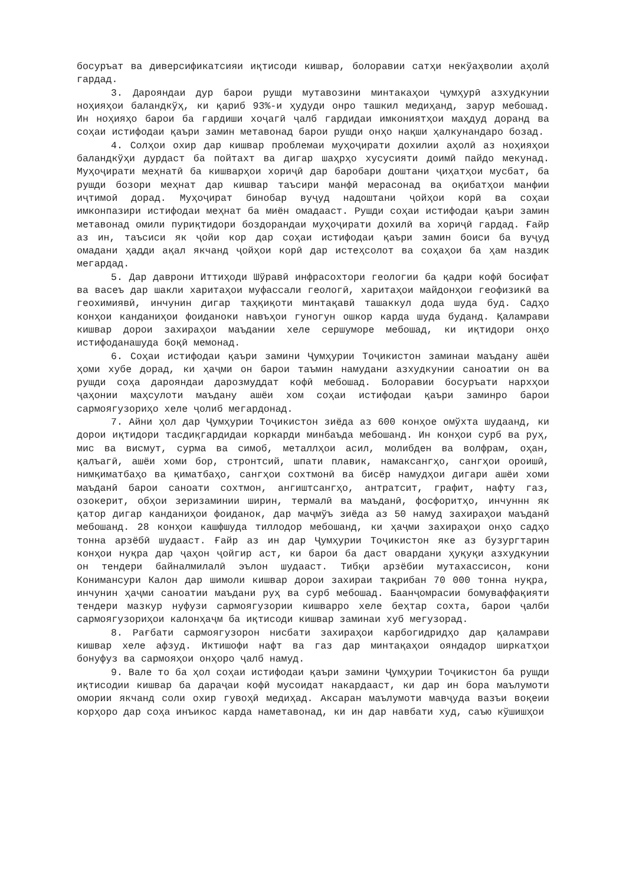босуръат ва диверсификатсияи иқтисоди кишвар, болоравии сатҳи некўаҳволии аҳолӣ гардад.
3. Дарояндаи дур барои рушди мутавозини минтакаҳои ҷумҳурӣ азхудкунии ноҳияҳои баландкўҳ, ки қариб 93%-и ҳудуди онро ташкил медиҳанд, зарур мебошад. Ин ноҳияҳо барои ба гардиши хоҷагӣ ҷалб гардидаи имкониятҳои маҳдуд доранд ва соҳаи истифодаи қаъри замин метавонад барои рушди онҳо нақши ҳалкунандаро бозад.
4. Солҳои охир дар кишвар проблемаи муҳоҷирати дохилии аҳолӣ аз ноҳияҳои баландкўҳи дурдаст ба пойтахт ва дигар шаҳрҳо хусусияти доимӣ пайдо мекунад. Муҳоҷирати меҳнатӣ ба кишварҳои хориҷӣ дар баробари доштани ҷиҳатҳои мусбат, ба рушди бозори меҳнат дар кишвар таъсири манфӣ мерасонад ва оқибатҳои манфии иҷтимоӣ дорад. Муҳоҷират бинобар вуҷуд надоштани ҷойҳои корӣ ва соҳаи имконпазири истифодаи меҳнат ба миён омадааст. Рушди соҳаи истифодаи қаъри замин метавонад омили пуриқтидори боздорандаи муҳоҷирати дохилӣ ва хориҷӣ гардад. Ғайр аз ин, таъсиси як ҷойи кор дар соҳаи истифодаи қаъри замин боиси ба вуҷуд омадани ҳадди ақал якчанд ҷойҳои корӣ дар истеҳсолот ва соҳаҳои ба ҳам наздик мегардад.
5. Дар даврони Иттиҳоди Шўравӣ инфрасохтори геологии ба қадри кофӣ босифат ва васеъ дар шакли харитаҳои муфассали геологӣ, харитаҳои майдонҳои геофизикӣ ва геохимиявӣ, инчунин дигар таҳқиқоти минтақавӣ ташаккул дода шуда буд. Садҳо конҳои канданиҳои фоиданоки навъҳои гуногун ошкор карда шуда буданд. Қаламрави кишвар дорои захираҳои маъдании хеле сершуморе мебошад, ки иқтидори онҳо истифоданашуда боқӣ мемонад.
6. Соҳаи истифодаи қаъри замини Ҷумҳурии Тоҷикистон заминаи маъдану ашёи ҳоми хубе дорад, ки ҳаҷми он барои таъмин намудани азхудкунии саноатии он ва рушди соҳа дарояндаи дарозмуддат кофӣ мебошад. Болоравии босуръати нархҳои ҷаҳонии маҳсулоти маъдану ашёи хом соҳаи истифодаи қаъри заминро барои сармоягузориҳо хеле ҷолиб мегардонад.
7. Айни ҳол дар Ҷумҳурии Тоҷикистон зиёда аз 600 конҳое омўхта шудаанд, ки дорои иқтидори тасдиқгардидаи коркарди минбаъда мебошанд. Ин конҳои сурб ва руҳ, мис ва висмут, сурма ва симоб, металлҳои асил, молибден ва волфрам, оҳан, қалъагӣ, ашёи хоми бор, стронтсий, шпати плавик, намаксангҳо, сангҳои ороишӣ, нимқиматбаҳо ва қиматбаҳо, сангҳои сохтмонӣ ва бисёр намудҳои дигари ашёи хоми маъданӣ барои саноати сохтмон, ангиштсангҳо, антратсит, графит, нафту газ, озокерит, обҳои зеризаминии ширин, термалӣ ва маъданӣ, фосфоритҳо, инчуннн як қатор дигар канданиҳои фоиданок, дар маҷмўъ зиёда аз 50 намуд захираҳои маъданӣ мебошанд. 28 конҳои кашфшуда тиллодор мебошанд, ки ҳаҷми захираҳои онҳо садҳо тонна арзёбӣ шудааст. Ғайр аз ин дар Ҷумҳурии Тоҷикистон яке аз бузургтарин конҳои нуқра дар ҷаҳон ҷойгир аст, ки барои ба даст овардани ҳуқуқи азхудкунии он тендери байналмилалӣ эълон шудааст. Тибқи арзёбии мутахассисон, кони Конимансури Калон дар шимоли кишвар дорои захираи тақрибан 70 000 тонна нуқра, инчунин ҳаҷми саноатии маъдани руҳ ва сурб мебошад. Баанҷомрасии бомуваффақияти тендери мазкур нуфузи сармоягузории кишварро хеле беҳтар сохта, барои ҷалби сармоягузориҳои калонҳаҷм ба иқтисоди кишвар заминаи хуб мегузорад.
8. Рағбати сармоягузорон нисбати захираҳои карбогидридҳо дар қаламрави кишвар хеле афзуд. Иктишофи нафт ва газ дар минтақаҳои ояндадор ширкатҳои бонуфуз ва сармояҳои онҳоро ҷалб намуд.
9. Вале то ба ҳол соҳаи истифодаи қаъри замини Ҷумҳурии Тоҷикистон ба рушди иқтисодии кишвар ба дараҷаи кофӣ мусоидат накардааст, ки дар ин бора маълумоти омории якчанд соли охир гувоҳӣ медиҳад. Аксаран маълумоти мавҷуда вазъи воқеии корҳоро дар соҳа инъикос карда наметавонад, ки ин дар навбати худ, саъю кўшишҳои